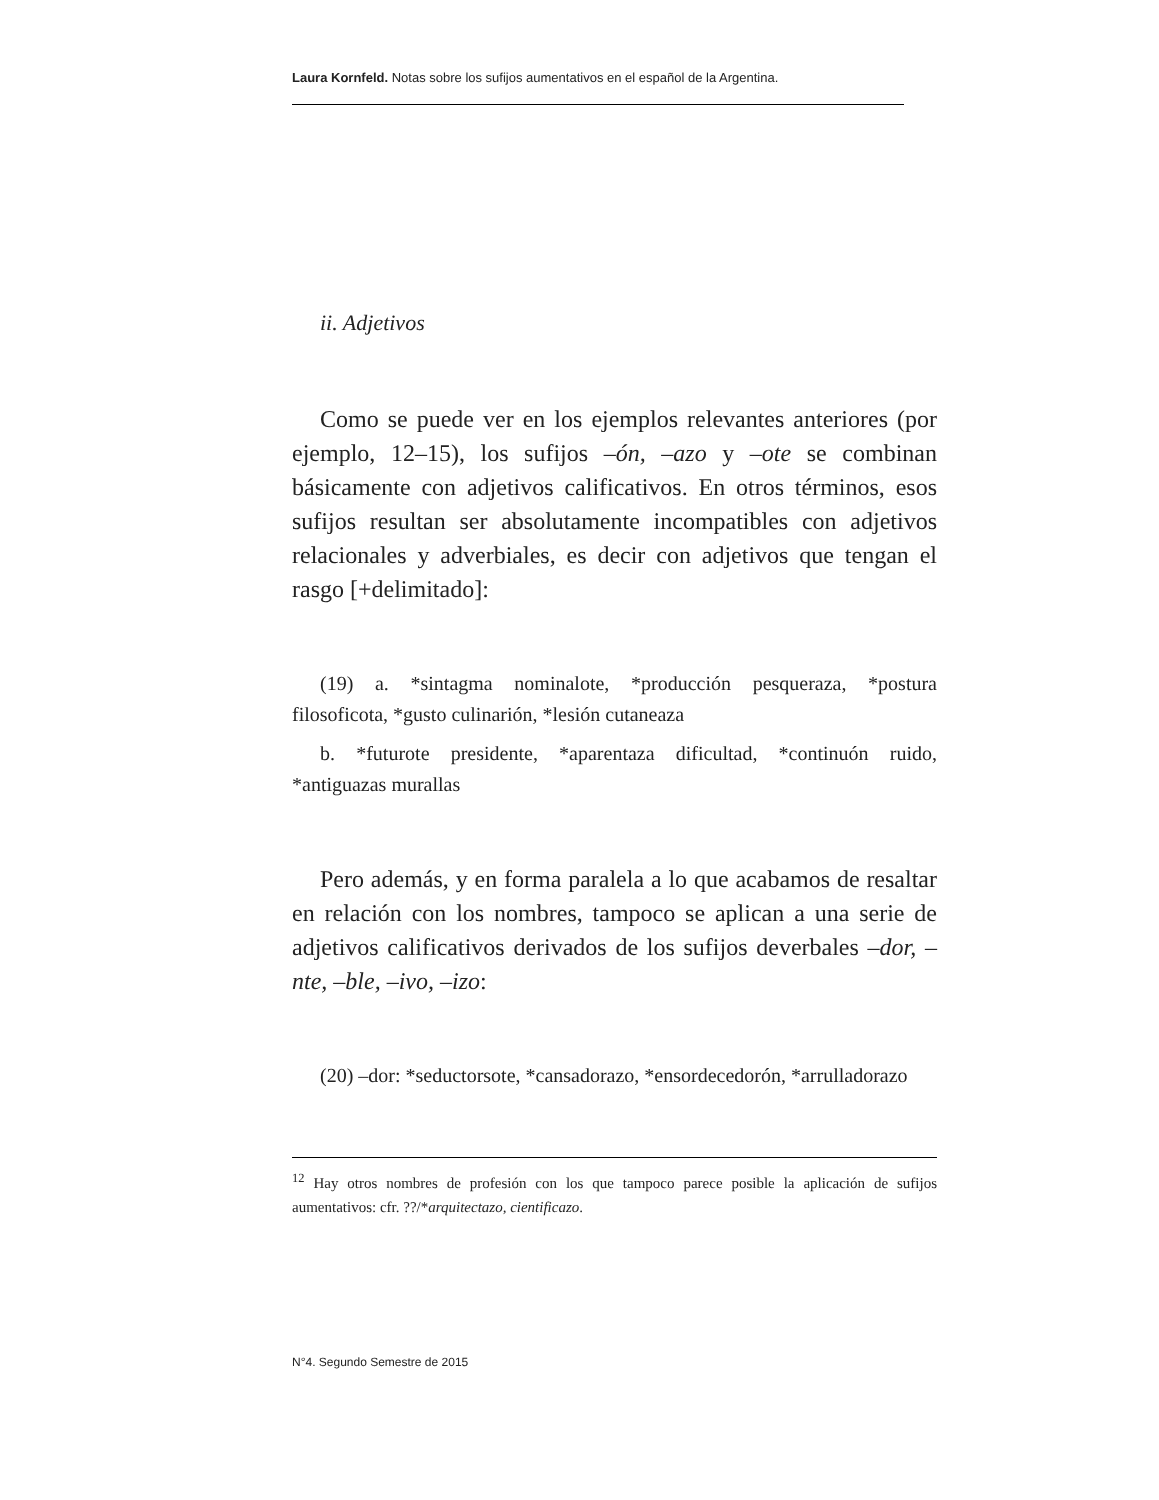Laura Kornfeld. Notas sobre los sufijos aumentativos en el español de la Argentina.
ii. Adjetivos
Como se puede ver en los ejemplos relevantes anteriores (por ejemplo, 12–15), los sufijos –ón, –azo y –ote se combinan básicamente con adjetivos calificativos. En otros términos, esos sufijos resultan ser absolutamente incompatibles con adjetivos relacionales y adverbiales, es decir con adjetivos que tengan el rasgo [+delimitado]:
(19) a. *sintagma nominalote, *producción pesqueraza, *postura filosoficota, *gusto culinarión, *lesión cutaneaza
b. *futurote presidente, *aparentaza dificultad, *continuón ruido, *antiguazas murallas
Pero además, y en forma paralela a lo que acabamos de resaltar en relación con los nombres, tampoco se aplican a una serie de adjetivos calificativos derivados de los sufijos deverbales –dor, –nte, –ble, –ivo, –izo:
(20) –dor: *seductorsote, *cansadorazo, *ensordecedorón, *arrulladorazo
<sup>12</sup> Hay otros nombres de profesión con los que tampoco parece posible la aplicación de sufijos aumentativos: cfr. ??/*arquitectazo, cientificazo.
N°4. Segundo Semestre de 2015